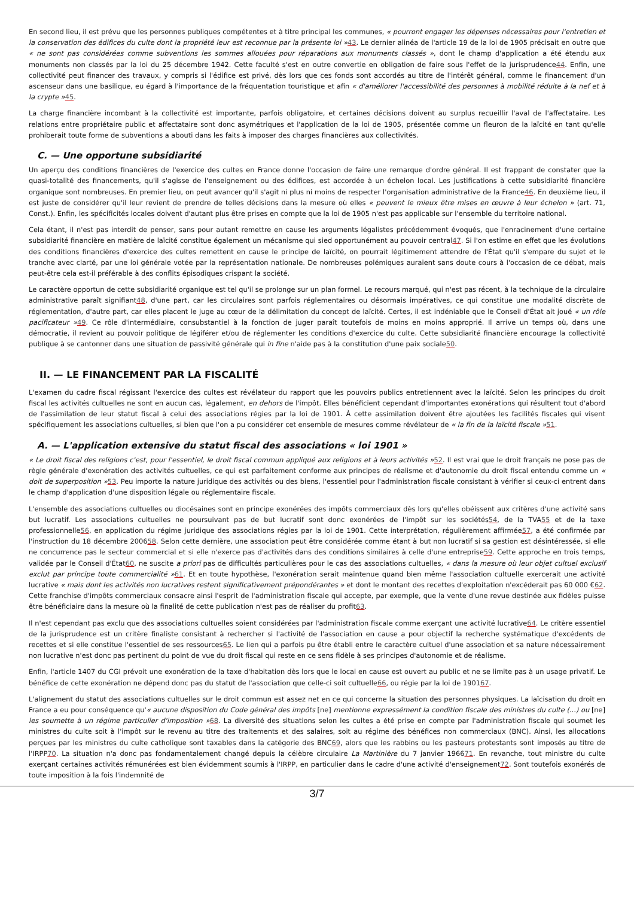En second lieu, il est prévu que les personnes publiques compétentes et à titre principal les communes, « pourront engager les dépenses nécessaires pour l'entretien et la conservation des édifices du culte dont la propriété leur est reconnue par la présente loi »43. Le dernier alinéa de l'article 19 de la loi de 1905 précisait en outre que « ne sont pas considérées comme subventions les sommes allouées pour réparations aux monuments classés », dont le champ d'application a été étendu aux monuments non classés par la loi du 25 décembre 1942. Cette faculté s'est en outre convertie en obligation de faire sous l'effet de la jurisprudence44. Enfin, une collectivité peut financer des travaux, y compris si l'édifice est privé, dès lors que ces fonds sont accordés au titre de l'intérêt général, comme le financement d'un ascenseur dans une basilique, eu égard à l'importance de la fréquentation touristique et afin « d'améliorer l'accessibilité des personnes à mobilité réduite à la nef et à la crypte »45.
La charge financière incombant à la collectivité est importante, parfois obligatoire, et certaines décisions doivent au surplus recueillir l'aval de l'affectataire. Les relations entre propriétaire public et affectataire sont donc asymétriques et l'application de la loi de 1905, présentée comme un fleuron de la laïcité en tant qu'elle prohiberait toute forme de subventions a abouti dans les faits à imposer des charges financières aux collectivités.
C. — Une opportune subsidiarité
Un aperçu des conditions financières de l'exercice des cultes en France donne l'occasion de faire une remarque d'ordre général. Il est frappant de constater que la quasi-totalité des financements, qu'il s'agisse de l'enseignement ou des édifices, est accordée à un échelon local. Les justifications à cette subsidiarité financière organique sont nombreuses. En premier lieu, on peut avancer qu'il s'agit ni plus ni moins de respecter l'organisation administrative de la France46. En deuxième lieu, il est juste de considérer qu'il leur revient de prendre de telles décisions dans la mesure où elles « peuvent le mieux être mises en œuvre à leur échelon » (art. 71, Const.). Enfin, les spécificités locales doivent d'autant plus être prises en compte que la loi de 1905 n'est pas applicable sur l'ensemble du territoire national.
Cela étant, il n'est pas interdit de penser, sans pour autant remettre en cause les arguments légalistes précédemment évoqués, que l'enracinement d'une certaine subsidiarité financière en matière de laïcité constitue également un mécanisme qui sied opportunément au pouvoir central47. Si l'on estime en effet que les évolutions des conditions financières d'exercice des cultes remettent en cause le principe de laïcité, on pourrait légitimement attendre de l'État qu'il s'empare du sujet et le tranche avec clarté, par une loi générale votée par la représentation nationale. De nombreuses polémiques auraient sans doute cours à l'occasion de ce débat, mais peut-être cela est-il préférable à des conflits épisodiques crispant la société.
Le caractère opportun de cette subsidiarité organique est tel qu'il se prolonge sur un plan formel. Le recours marqué, qui n'est pas récent, à la technique de la circulaire administrative paraît signifiant48, d'une part, car les circulaires sont parfois réglementaires ou désormais impératives, ce qui constitue une modalité discrète de réglementation, d'autre part, car elles placent le juge au cœur de la délimitation du concept de laïcité. Certes, il est indéniable que le Conseil d'État ait joué « un rôle pacificateur »49. Ce rôle d'intermédiaire, consubstantiel à la fonction de juger paraît toutefois de moins en moins approprié. Il arrive un temps où, dans une démocratie, il revient au pouvoir politique de légiférer et/ou de réglementer les conditions d'exercice du culte. Cette subsidiarité financière encourage la collectivité publique à se cantonner dans une situation de passivité générale qui in fine n'aide pas à la constitution d'une paix sociale50.
II. — LE FINANCEMENT PAR LA FISCALITÉ
L'examen du cadre fiscal régissant l'exercice des cultes est révélateur du rapport que les pouvoirs publics entretiennent avec la laïcité. Selon les principes du droit fiscal les activités cultuelles ne sont en aucun cas, légalement, en dehors de l'impôt. Elles bénéficient cependant d'importantes exonérations qui résultent tout d'abord de l'assimilation de leur statut fiscal à celui des associations régies par la loi de 1901. À cette assimilation doivent être ajoutées les facilités fiscales qui visent spécifiquement les associations cultuelles, si bien que l'on a pu considérer cet ensemble de mesures comme révélateur de « la fin de la laïcité fiscale »51.
A. — L'application extensive du statut fiscal des associations « loi 1901 »
« Le droit fiscal des religions c'est, pour l'essentiel, le droit fiscal commun appliqué aux religions et à leurs activités »52. Il est vrai que le droit français ne pose pas de règle générale d'exonération des activités cultuelles, ce qui est parfaitement conforme aux principes de réalisme et d'autonomie du droit fiscal entendu comme un « doit de superposition »53. Peu importe la nature juridique des activités ou des biens, l'essentiel pour l'administration fiscale consistant à vérifier si ceux-ci entrent dans le champ d'application d'une disposition légale ou réglementaire fiscale.
L'ensemble des associations cultuelles ou diocésaines sont en principe exonérées des impôts commerciaux dès lors qu'elles obéissent aux critères d'une activité sans but lucratif. Les associations cultuelles ne poursuivant pas de but lucratif sont donc exonérées de l'impôt sur les sociétés54, de la TVA55 et de la taxe professionnelle56, en application du régime juridique des associations régies par la loi de 1901. Cette interprétation, régulièrement affirmée57, a été confirmée par l'instruction du 18 décembre 200658. Selon cette dernière, une association peut être considérée comme étant à but non lucratif si sa gestion est désintéressée, si elle ne concurrence pas le secteur commercial et si elle n'exerce pas d'activités dans des conditions similaires à celle d'une entreprise59. Cette approche en trois temps, validée par le Conseil d'État60, ne suscite a priori pas de difficultés particulières pour le cas des associations cultuelles, « dans la mesure où leur objet cultuel exclusif exclut par principe toute commercialité »61. Et en toute hypothèse, l'exonération serait maintenue quand bien même l'association cultuelle exercerait une activité lucrative « mais dont les activités non lucratives restent significativement prépondérantes » et dont le montant des recettes d'exploitation n'excéderait pas 60 000 €62. Cette franchise d'impôts commerciaux consacre ainsi l'esprit de l'administration fiscale qui accepte, par exemple, que la vente d'une revue destinée aux fidèles puisse être bénéficiaire dans la mesure où la finalité de cette publication n'est pas de réaliser du profit63.
Il n'est cependant pas exclu que des associations cultuelles soient considérées par l'administration fiscale comme exerçant une activité lucrative64. Le critère essentiel de la jurisprudence est un critère finaliste consistant à rechercher si l'activité de l'association en cause a pour objectif la recherche systématique d'excédents de recettes et si elle constitue l'essentiel de ses ressources65. Le lien qui a parfois pu être établi entre le caractère cultuel d'une association et sa nature nécessairement non lucrative n'est donc pas pertinent du point de vue du droit fiscal qui reste en ce sens fidèle à ses principes d'autonomie et de réalisme.
Enfin, l'article 1407 du CGI prévoit une exonération de la taxe d'habitation dès lors que le local en cause est ouvert au public et ne se limite pas à un usage privatif. Le bénéfice de cette exonération ne dépend donc pas du statut de l'association que celle-ci soit cultuelle66, ou régie par la loi de 190167.
L'alignement du statut des associations cultuelles sur le droit commun est assez net en ce qui concerne la situation des personnes physiques. La laïcisation du droit en France a eu pour conséquence qu'« aucune disposition du Code général des impôts [ne] mentionne expressément la condition fiscale des ministres du culte (...) ou [ne] les soumette à un régime particulier d'imposition »68. La diversité des situations selon les cultes a été prise en compte par l'administration fiscale qui soumet les ministres du culte soit à l'impôt sur le revenu au titre des traitements et des salaires, soit au régime des bénéfices non commerciaux (BNC). Ainsi, les allocations perçues par les ministres du culte catholique sont taxables dans la catégorie des BNC69, alors que les rabbins ou les pasteurs protestants sont imposés au titre de l'IRPP70. La situation n'a donc pas fondamentalement changé depuis la célèbre circulaire La Martinière du 7 janvier 196671. En revanche, tout ministre du culte exerçant certaines activités rémunérées est bien évidemment soumis à l'IRPP, en particulier dans le cadre d'une activité d'enseignement72. Sont toutefois exonérés de toute imposition à la fois l'indemnité de
3/7